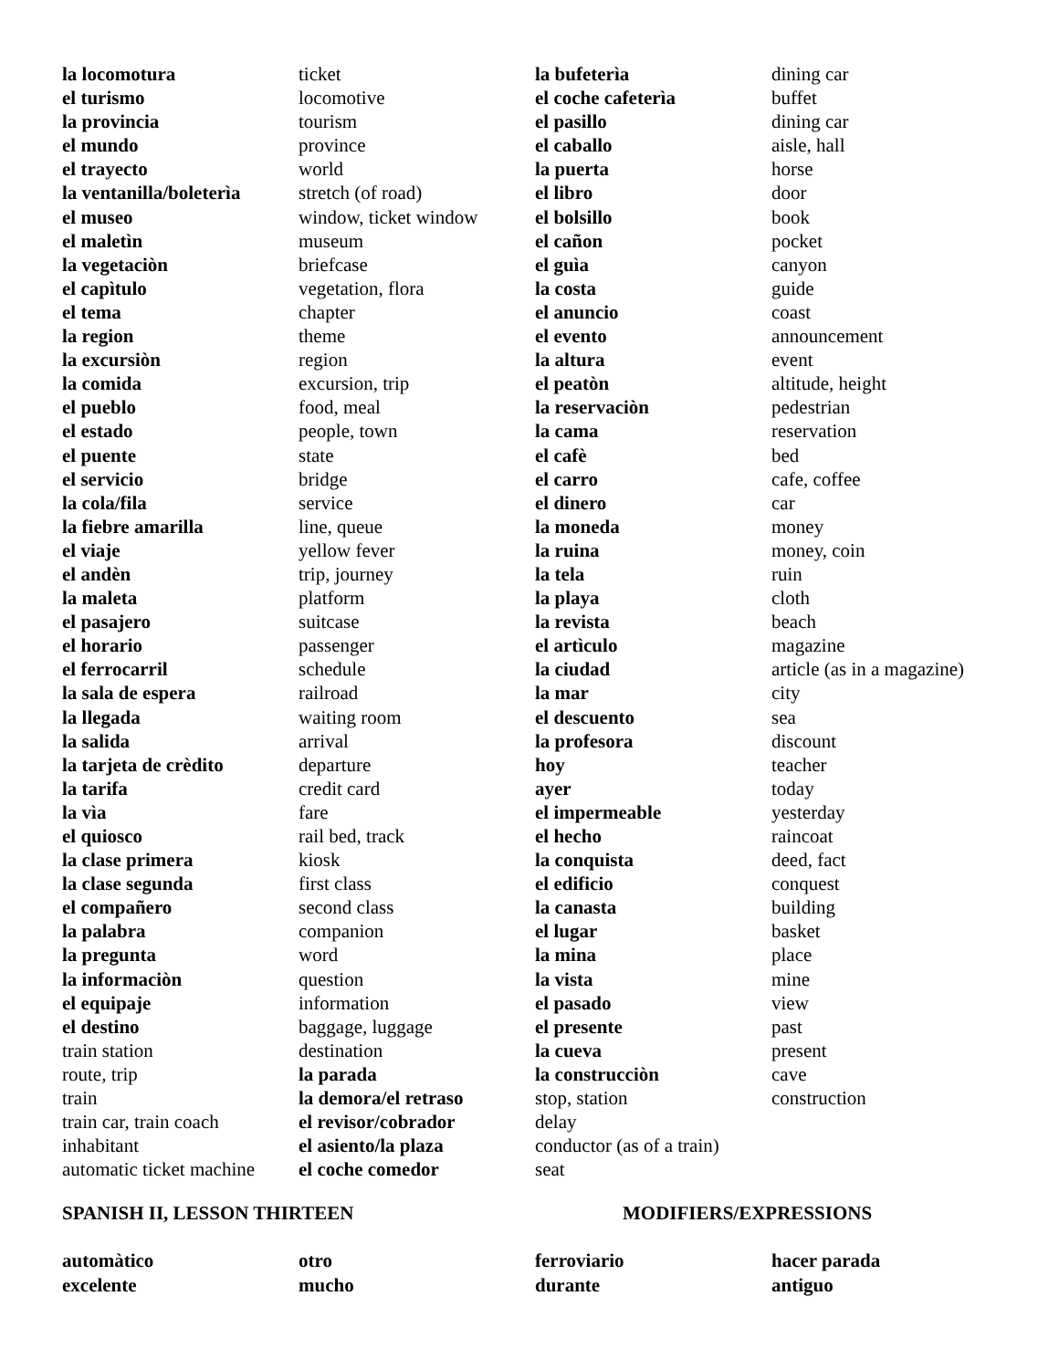la locomotura
el turismo
la provincia
el mundo
el trayecto
la ventanilla/boleterìa
el museo
el maletìn
la vegetaciòn
el capìtulo
el tema
la region
la excursiòn
la comida
el pueblo
el estado
el puente
el servicio
la cola/fila
la fiebre amarilla
el viaje
el andèn
la maleta
el pasajero
el horario
el ferrocarril
la sala de espera
la llegada
la salida
la tarjeta de crèdito
la tarifa
la vìa
el quiosco
la clase primera
la clase segunda
el compañero
la palabra
la pregunta
la informaciòn
el equipaje
el destino
train station
route, trip
train
train car, train coach
inhabitant
automatic ticket machine
ticket
locomotive
tourism
province
world
stretch (of road)
window, ticket window
museum
briefcase
vegetation, flora
chapter
theme
region
excursion, trip
food, meal
people, town
state
bridge
service
line, queue
yellow fever
trip, journey
platform
suitcase
passenger
schedule
railroad
waiting room
arrival
departure
credit card
fare
rail bed, track
kiosk
first class
second class
companion
word
question
information
baggage, luggage
destination
la parada
la demora/el retraso
el revisor/cobrador
el asiento/la plaza
el coche comedor
la bufeterìa
el coche cafeterìa
el pasillo
el caballo
la puerta
el libro
el bolsillo
el cañon
el guìa
la costa
el anuncio
el evento
la altura
el peatòn
la reservaciòn
la cama
el cafè
el carro
el dinero
la moneda
la ruina
la tela
la playa
la revista
el artìculo
la ciudad
la mar
el descuento
la profesora
hoy
ayer
el impermeable
el hecho
la conquista
el edificio
la canasta
el lugar
la mina
la vista
el pasado
el presente
la cueva
la construcciòn
stop, station
delay
conductor (as of a train)
seat
dining car
buffet
dining car
aisle, hall
horse
door
book
pocket
canyon
guide
coast
announcement
event
altitude, height
pedestrian
reservation
bed
cafe, coffee
car
money
money, coin
ruin
cloth
beach
magazine
article (as in a magazine)
city
sea
discount
teacher
today
yesterday
raincoat
deed, fact
conquest
building
basket
place
mine
view
past
present
cave
construction
SPANISH II, LESSON THIRTEEN MODIFIERS/EXPRESSIONS
automàtico
excelente
otro
mucho
ferroviario
durante
hacer parada
antiguo